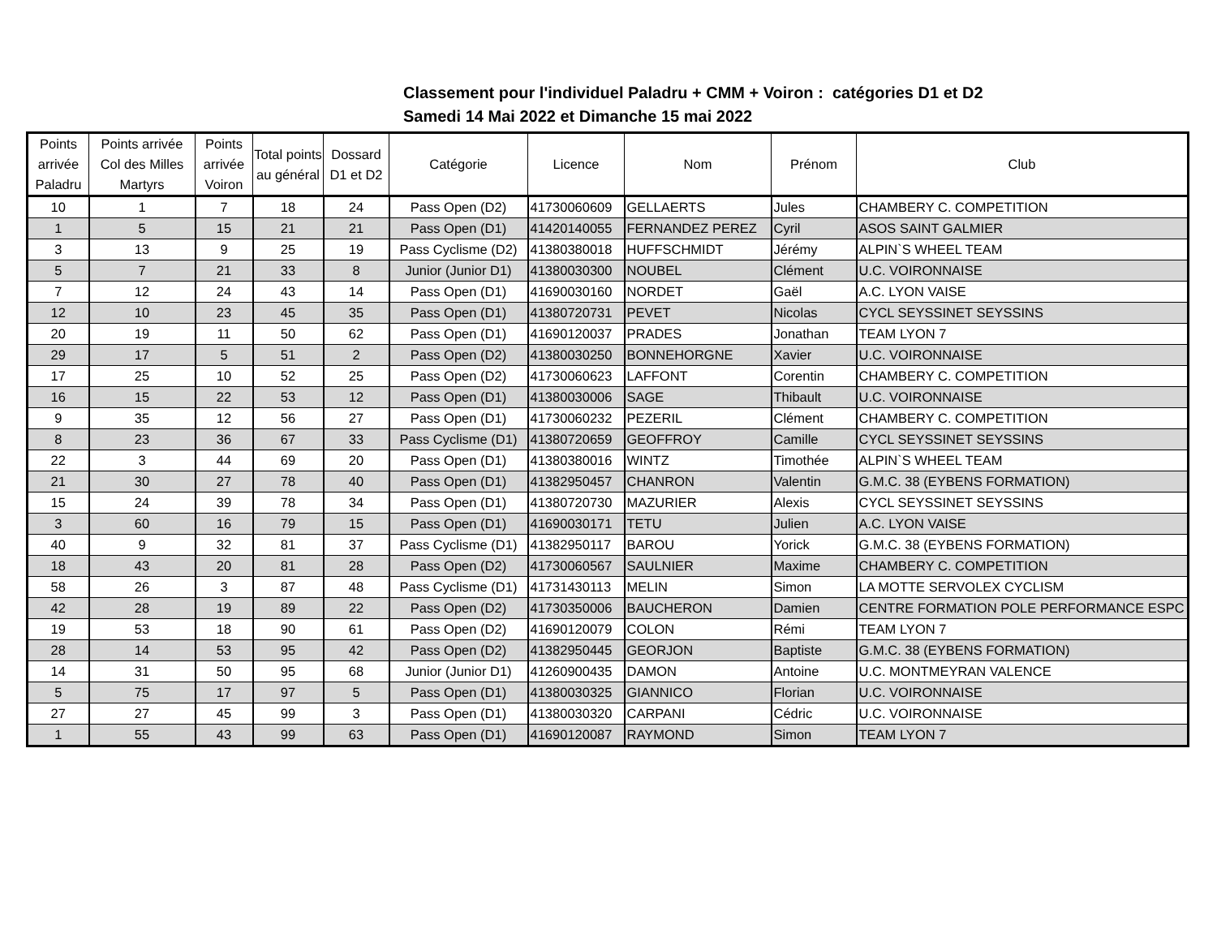Classement pour l'individuel Paladru + CMM + Voiron : catégories D1 et D2
Samedi 14 Mai 2022 et Dimanche 15 mai 2022
| Points arrivée Paladru | Points arrivée Col des Milles Martyrs | Points arrivée Voiron | Total points au général | Dossard D1 et D2 | Catégorie | Licence | Nom | Prénom | Club |
| --- | --- | --- | --- | --- | --- | --- | --- | --- | --- |
| 10 | 1 | 7 | 18 | 24 | Pass Open (D2) | 41730060609 | GELLAERTS | Jules | CHAMBERY C. COMPETITION |
| 1 | 5 | 15 | 21 | 21 | Pass Open (D1) | 41420140055 | FERNANDEZ PEREZ | Cyril | ASOS SAINT GALMIER |
| 3 | 13 | 9 | 25 | 19 | Pass Cyclisme (D2) | 41380380018 | HUFFSCHMIDT | Jérémy | ALPIN`S WHEEL TEAM |
| 5 | 7 | 21 | 33 | 8 | Junior (Junior D1) | 41380030300 | NOUBEL | Clément | U.C. VOIRONNAISE |
| 7 | 12 | 24 | 43 | 14 | Pass Open (D1) | 41690030160 | NORDET | Gaël | A.C. LYON VAISE |
| 12 | 10 | 23 | 45 | 35 | Pass Open (D1) | 41380720731 | PEVET | Nicolas | CYCL SEYSSINET SEYSSINS |
| 20 | 19 | 11 | 50 | 62 | Pass Open (D1) | 41690120037 | PRADES | Jonathan | TEAM LYON 7 |
| 29 | 17 | 5 | 51 | 2 | Pass Open (D2) | 41380030250 | BONNEHORGNE | Xavier | U.C. VOIRONNAISE |
| 17 | 25 | 10 | 52 | 25 | Pass Open (D2) | 41730060623 | LAFFONT | Corentin | CHAMBERY C. COMPETITION |
| 16 | 15 | 22 | 53 | 12 | Pass Open (D1) | 41380030006 | SAGE | Thibault | U.C. VOIRONNAISE |
| 9 | 35 | 12 | 56 | 27 | Pass Open (D1) | 41730060232 | PEZERIL | Clément | CHAMBERY C. COMPETITION |
| 8 | 23 | 36 | 67 | 33 | Pass Cyclisme (D1) | 41380720659 | GEOFFROY | Camille | CYCL SEYSSINET SEYSSINS |
| 22 | 3 | 44 | 69 | 20 | Pass Open (D1) | 41380380016 | WINTZ | Timothée | ALPIN`S WHEEL TEAM |
| 21 | 30 | 27 | 78 | 40 | Pass Open (D1) | 41382950457 | CHANRON | Valentin | G.M.C. 38 (EYBENS FORMATION) |
| 15 | 24 | 39 | 78 | 34 | Pass Open (D1) | 41380720730 | MAZURIER | Alexis | CYCL SEYSSINET SEYSSINS |
| 3 | 60 | 16 | 79 | 15 | Pass Open (D1) | 41690030171 | TETU | Julien | A.C. LYON VAISE |
| 40 | 9 | 32 | 81 | 37 | Pass Cyclisme (D1) | 41382950117 | BAROU | Yorick | G.M.C. 38 (EYBENS FORMATION) |
| 18 | 43 | 20 | 81 | 28 | Pass Open (D2) | 41730060567 | SAULNIER | Maxime | CHAMBERY C. COMPETITION |
| 58 | 26 | 3 | 87 | 48 | Pass Cyclisme (D1) | 41731430113 | MELIN | Simon | LA MOTTE SERVOLEX CYCLISM |
| 42 | 28 | 19 | 89 | 22 | Pass Open (D2) | 41730350006 | BAUCHERON | Damien | CENTRE FORMATION POLE PERFORMANCE ESPC |
| 19 | 53 | 18 | 90 | 61 | Pass Open (D2) | 41690120079 | COLON | Rémi | TEAM LYON 7 |
| 28 | 14 | 53 | 95 | 42 | Pass Open (D2) | 41382950445 | GEORJON | Baptiste | G.M.C. 38 (EYBENS FORMATION) |
| 14 | 31 | 50 | 95 | 68 | Junior (Junior D1) | 41260900435 | DAMON | Antoine | U.C. MONTMEYRAN VALENCE |
| 5 | 75 | 17 | 97 | 5 | Pass Open (D1) | 41380030325 | GIANNICO | Florian | U.C. VOIRONNAISE |
| 27 | 27 | 45 | 99 | 3 | Pass Open (D1) | 41380030320 | CARPANI | Cédric | U.C. VOIRONNAISE |
| 1 | 55 | 43 | 99 | 63 | Pass Open (D1) | 41690120087 | RAYMOND | Simon | TEAM LYON 7 |